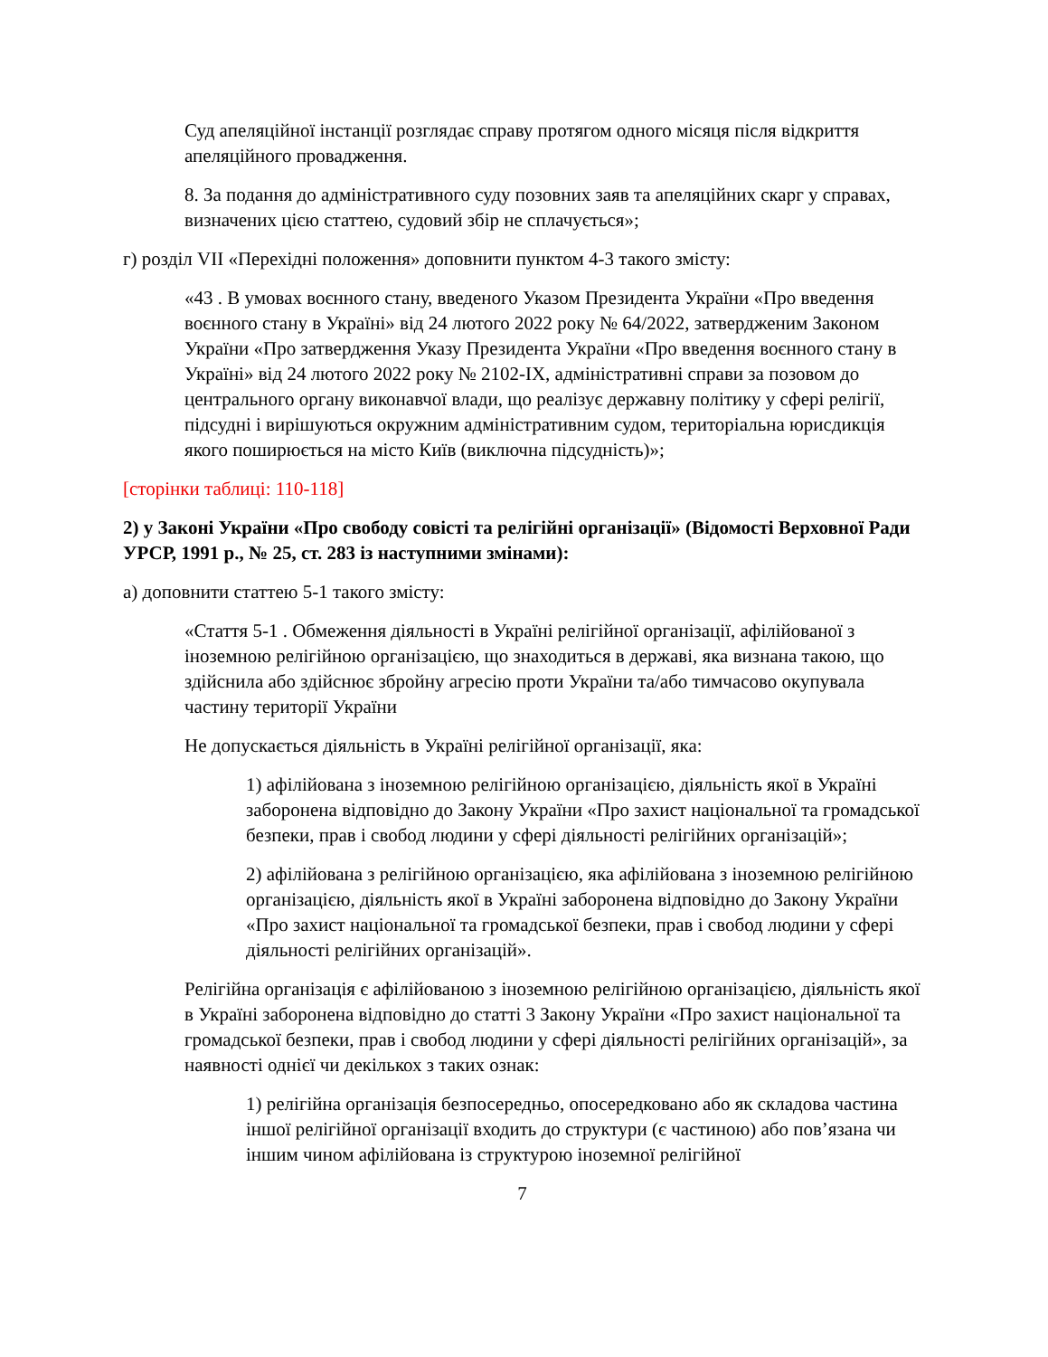Суд апеляційної інстанції розглядає справу протягом одного місяця після відкриття апеляційного провадження.
8. За подання до адміністративного суду позовних заяв та апеляційних скарг у справах, визначених цією статтею, судовий збір не сплачується»;
г) розділ VII «Перехідні положення» доповнити пунктом 4-3 такого змісту:
«43 . В умовах воєнного стану, введеного Указом Президента України «Про введення воєнного стану в Україні» від 24 лютого 2022 року № 64/2022, затвердженим Законом України «Про затвердження Указу Президента України «Про введення воєнного стану в Україні» від 24 лютого 2022 року № 2102-IX, адміністративні справи за позовом до центрального органу виконавчої влади, що реалізує державну політику у сфері релігії, підсудні і вирішуються окружним адміністративним судом, територіальна юрисдикція якого поширюється на місто Київ (виключна підсудність)»;
[сторінки таблиці: 110-118]
2) у Законі України «Про свободу совісті та релігійні організації» (Відомості Верховної Ради УРСР, 1991 р., № 25, ст. 283 із наступними змінами):
а) доповнити статтею 5-1 такого змісту:
«Стаття 5-1 . Обмеження діяльності в Україні релігійної організації, афілійованої з іноземною релігійною організацією, що знаходиться в державі, яка визнана такою, що здійснила або здійснює збройну агресію проти України та/або тимчасово окупувала частину території України
Не допускається діяльність в Україні релігійної організації, яка:
1) афілійована з іноземною релігійною організацією, діяльність якої в Україні заборонена відповідно до Закону України «Про захист національної та громадської безпеки, прав і свобод людини у сфері діяльності релігійних організацій»;
2) афілійована з релігійною організацією, яка афілійована з іноземною релігійною організацією, діяльність якої в Україні заборонена відповідно до Закону України «Про захист національної та громадської безпеки, прав і свобод людини у сфері діяльності релігійних організацій».
Релігійна організація є афілійованою з іноземною релігійною організацією, діяльність якої в Україні заборонена відповідно до статті 3 Закону України «Про захист національної та громадської безпеки, прав і свобод людини у сфері діяльності релігійних організацій», за наявності однієї чи декількох з таких ознак:
1) релігійна організація безпосередньо, опосередковано або як складова частина іншої релігійної організації входить до структури (є частиною) або пов’язана чи іншим чином афілійована із структурою іноземної релігійної
7